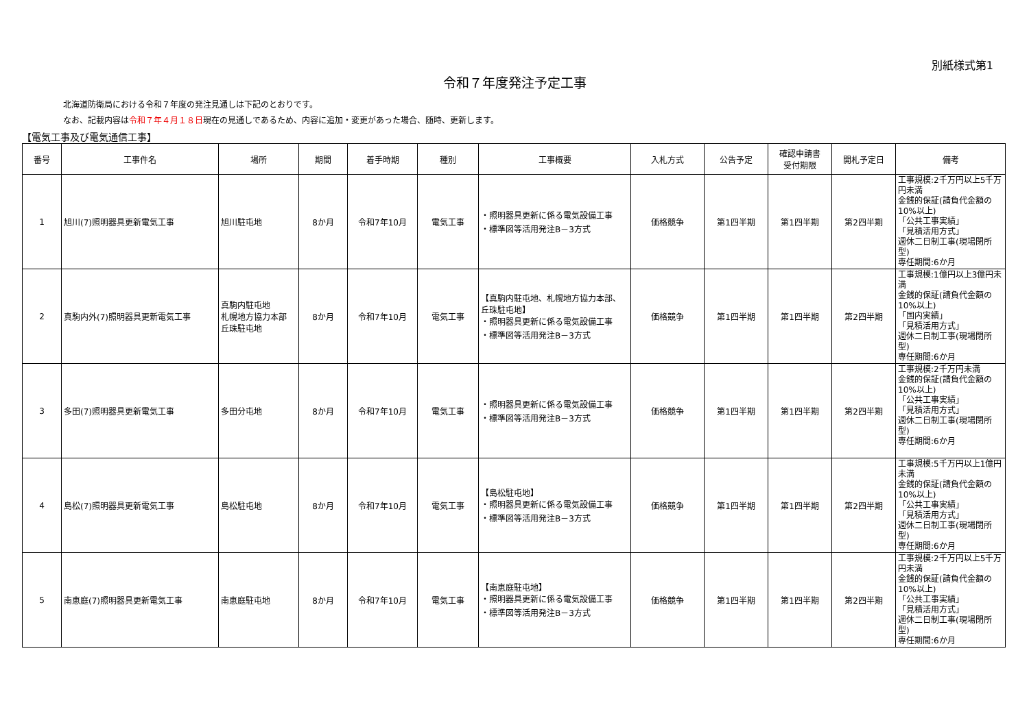別紙様式第1
令和７年度発注予定工事
北海道防衛局における令和７年度の発注見通しは下記のとおりです。
なお、記載内容は令和７年４月１８日現在の見通しであるため、内容に追加・変更があった場合、随時、更新します。
【電気工事及び電気通信工事】
| 番号 | 工事件名 | 場所 | 期間 | 着手時期 | 種別 | 工事概要 | 入札方式 | 公告予定 | 確認申請書 受付期限 | 開札予定日 | 備考 |
| --- | --- | --- | --- | --- | --- | --- | --- | --- | --- | --- | --- |
| 1 | 旭川(7)照明器具更新電気工事 | 旭川駐屯地 | 8か月 | 令和7年10月 | 電気工事 | ・照明器具更新に係る電気設備工事 ・標準図等活用発注B－3方式 | 価格競争 | 第1四半期 | 第1四半期 | 第2四半期 | 工事規模:2千万円以上5千万円未満 金銭的保証(請負代金額の10%以上) 「公共工事実績」 「見積活用方式」 週休二日制工事(現場閉所型) 専任期間:6か月 |
| 2 | 真駒内外(7)照明器具更新電気工事 | 真駒内駐屯地 札幌地方協力本部 丘珠駐屯地 | 8か月 | 令和7年10月 | 電気工事 | 【真駒内駐屯地、札幌地方協力本部、丘珠駐屯地】 ・照明器具更新に係る電気設備工事 ・標準図等活用発注B－3方式 | 価格競争 | 第1四半期 | 第1四半期 | 第2四半期 | 工事規模:1億円以上3億円未満 金銭的保証(請負代金額の10%以上) 「国内実績」 「見積活用方式」 週休二日制工事(現場閉所型) 専任期間:6か月 |
| 3 | 多田(7)照明器具更新電気工事 | 多田分屯地 | 8か月 | 令和7年10月 | 電気工事 | ・照明器具更新に係る電気設備工事 ・標準図等活用発注B－3方式 | 価格競争 | 第1四半期 | 第1四半期 | 第2四半期 | 工事規模:2千万円未満 金銭的保証(請負代金額の10%以上) 「公共工事実績」 「見積活用方式」 週休二日制工事(現場閉所型) 専任期間:6か月 |
| 4 | 島松(7)照明器具更新電気工事 | 島松駐屯地 | 8か月 | 令和7年10月 | 電気工事 | 【島松駐屯地】 ・照明器具更新に係る電気設備工事 ・標準図等活用発注B－3方式 | 価格競争 | 第1四半期 | 第1四半期 | 第2四半期 | 工事規模:5千万円以上1億円未満 金銭的保証(請負代金額の10%以上) 「公共工事実績」 「見積活用方式」 週休二日制工事(現場閉所型) 専任期間:6か月 |
| 5 | 南恵庭(7)照明器具更新電気工事 | 南恵庭駐屯地 | 8か月 | 令和7年10月 | 電気工事 | 【南恵庭駐屯地】 ・照明器具更新に係る電気設備工事 ・標準図等活用発注B－3方式 | 価格競争 | 第1四半期 | 第1四半期 | 第2四半期 | 工事規模:2千万円以上5千万円未満 金銭的保証(請負代金額の10%以上) 「公共工事実績」 「見積活用方式」 週休二日制工事(現場閉所型) 専任期間:6か月 |